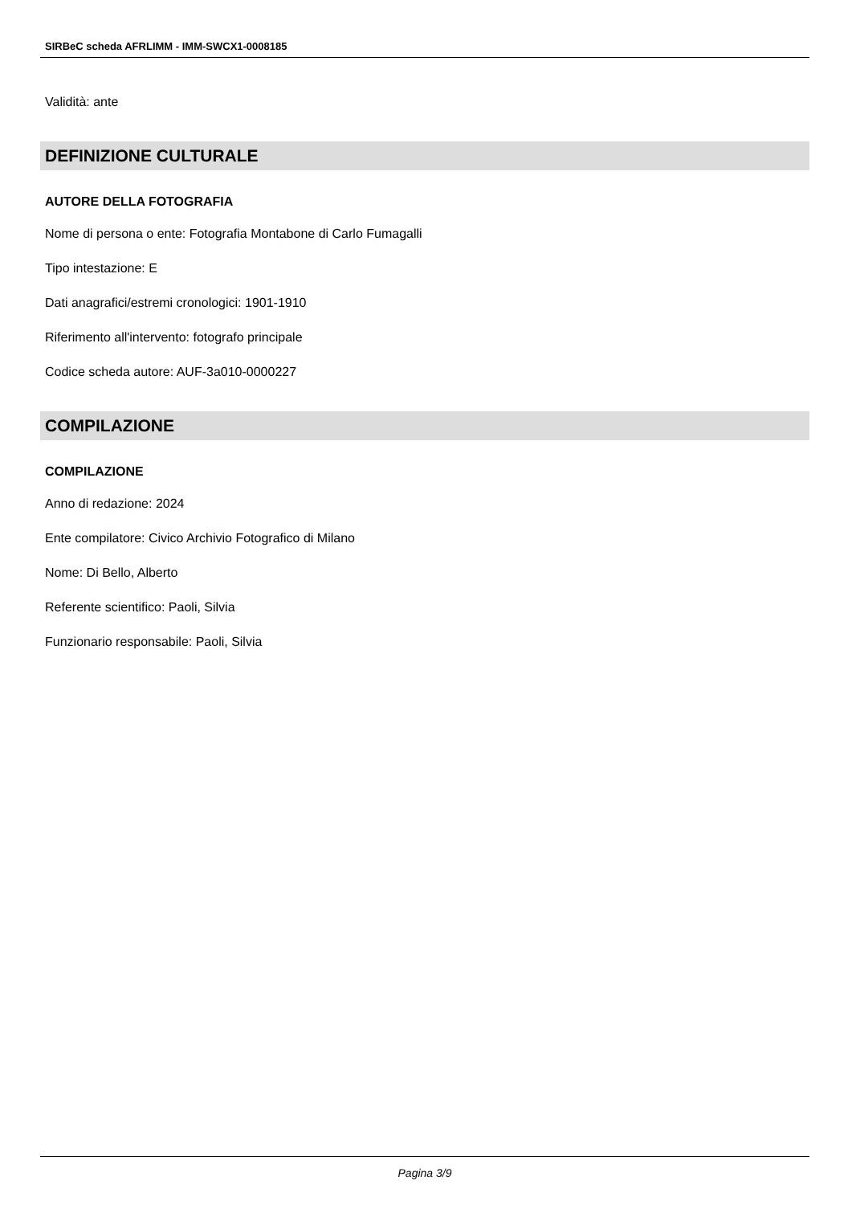SIRBeC scheda AFRLIMM - IMM-SWCX1-0008185
Validità: ante
DEFINIZIONE CULTURALE
AUTORE DELLA FOTOGRAFIA
Nome di persona o ente: Fotografia Montabone di Carlo Fumagalli
Tipo intestazione: E
Dati anagrafici/estremi cronologici: 1901-1910
Riferimento all'intervento: fotografo principale
Codice scheda autore: AUF-3a010-0000227
COMPILAZIONE
COMPILAZIONE
Anno di redazione: 2024
Ente compilatore: Civico Archivio Fotografico di Milano
Nome: Di Bello, Alberto
Referente scientifico: Paoli, Silvia
Funzionario responsabile: Paoli, Silvia
Pagina 3/9